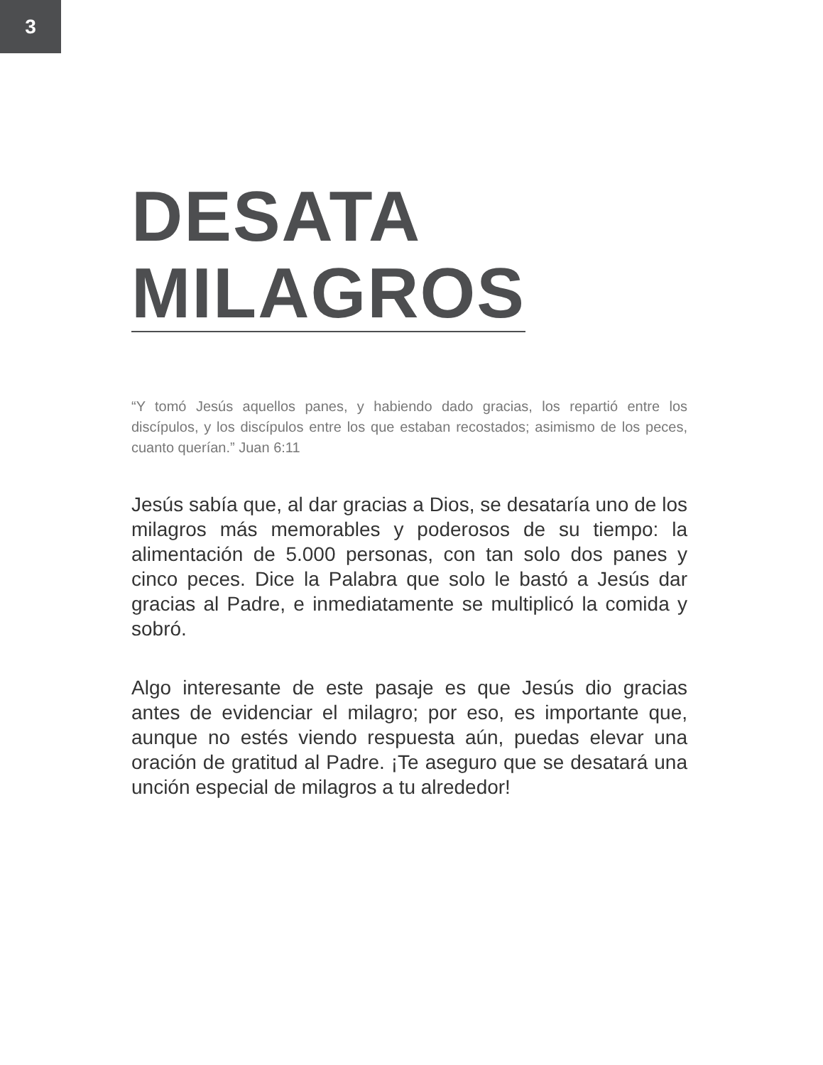3
DESATA
MILAGROS
“Y tomó Jesús aquellos panes, y habiendo dado gracias, los repartió entre los discípulos, y los discípulos entre los que estaban recostados; asimismo de los peces, cuanto querían.” Juan 6:11
Jesús sabía que, al dar gracias a Dios, se desataría uno de los milagros más memorables y poderosos de su tiempo: la alimentación de 5.000 personas, con tan solo dos panes y cinco peces. Dice la Palabra que solo le bastó a Jesús dar gracias al Padre, e inmediatamente se multiplicó la comida y sobró.
Algo interesante de este pasaje es que Jesús dio gracias antes de evidenciar el milagro; por eso, es importante que, aunque no estés viendo respuesta aún, puedas elevar una oración de gratitud al Padre. ¡Te aseguro que se desatará una unción especial de milagros a tu alrededor!